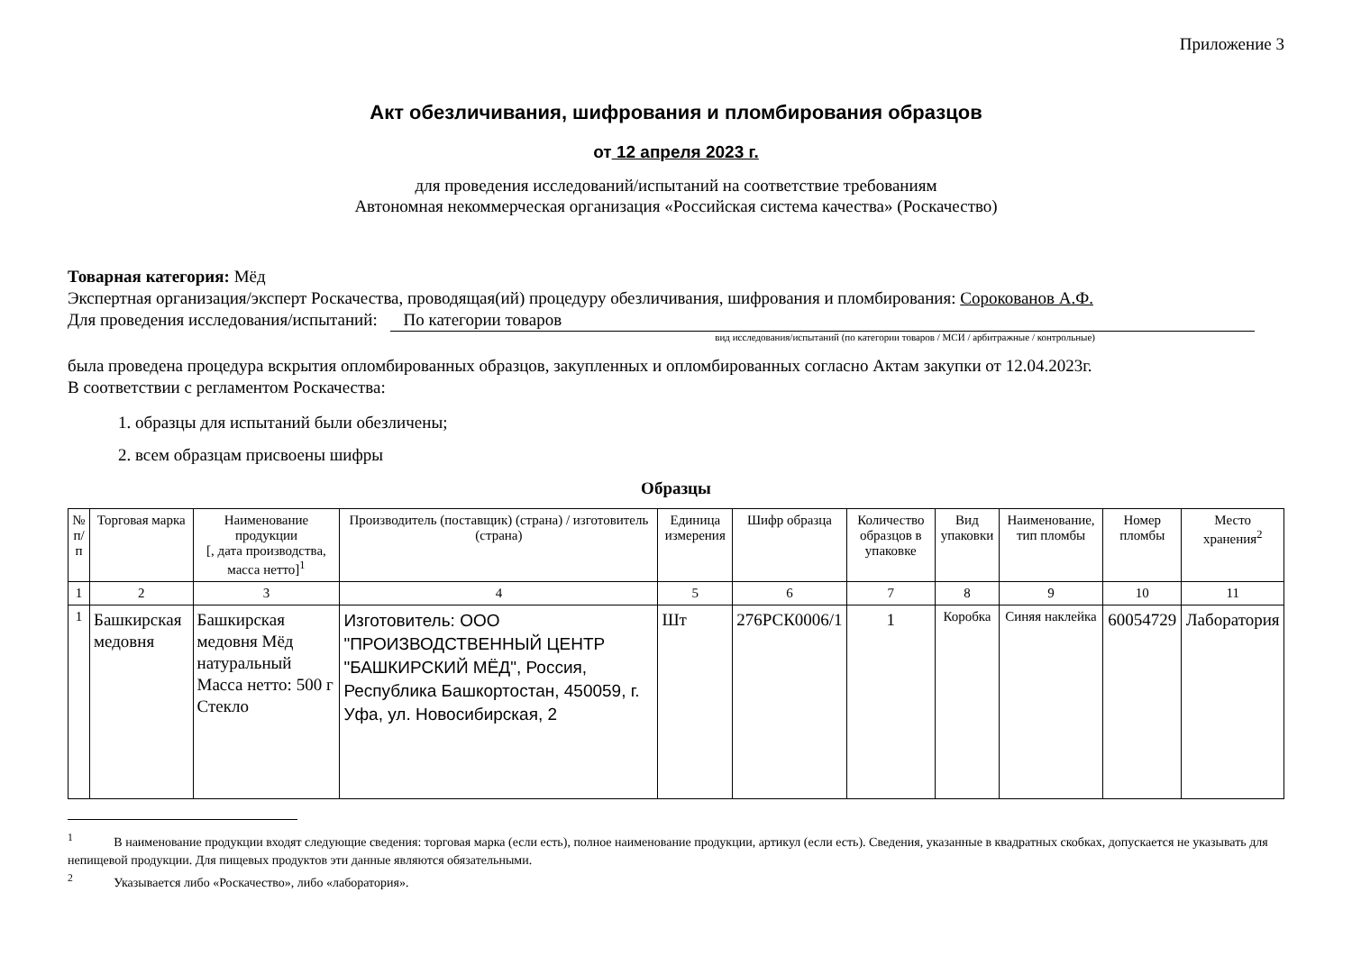Приложение 3
Акт обезличивания, шифрования и пломбирования образцов
от 12 апреля 2023 г.
для проведения исследований/испытаний на соответствие требованиям
Автономная некоммерческая организация «Российская система качества» (Роскачество)
Товарная категория: Мёд
Экспертная организация/эксперт Роскачества, проводящая(ий) процедуру обезличивания, шифрования и пломбирования: Сорокованов А.Ф.
Для проведения исследования/испытаний: По категории товаров
вид исследования/испытаний (по категории товаров / МСИ / арбитражные / контрольные)
была проведена процедура вскрытия опломбированных образцов, закупленных и опломбированных согласно Актам закупки от 12.04.2023г.
В соответствии с регламентом Роскачества:
1. образцы для испытаний были обезличены;
2. всем образцам присвоены шифры
Образцы
| № п/п | Торговая марка | Наименование продукции [, дата производства, масса нетто]<sup>1</sup> | Производитель (поставщик) (страна) / изготовитель (страна) | Единица измерения | Шифр образца | Количество образцов в упаковке | Вид упаковки | Наименование, тип пломбы | Номер пломбы | Место хранения<sup>2</sup> |
| --- | --- | --- | --- | --- | --- | --- | --- | --- | --- | --- |
| 1 | 2 | 3 | 4 | 5 | 6 | 7 | 8 | 9 | 10 | 11 |
| 1 | Башкирская медовня | Башкирская медовня Мёд натуральный Масса нетто: 500 г Стекло | Изготовитель: ООО "ПРОИЗВОДСТВЕННЫЙ ЦЕНТР "БАШКИРСКИЙ МЁД", Россия, Республика Башкортостан, 450059, г. Уфа, ул. Новосибирская, 2 | Шт | 276РСК0006/1 | 1 | Коробка | Синяя наклейка | 60054729 | Лаборатория |
<sup>1</sup>    В наименование продукции входят следующие сведения: торговая марка (если есть), полное наименование продукции, артикул (если есть). Сведения, указанные в квадратных скобках, допускается не указывать для непищевой продукции. Для пищевых продуктов эти данные являются обязательными.
<sup>2</sup>    Указывается либо «Роскачество», либо «лаборатория».